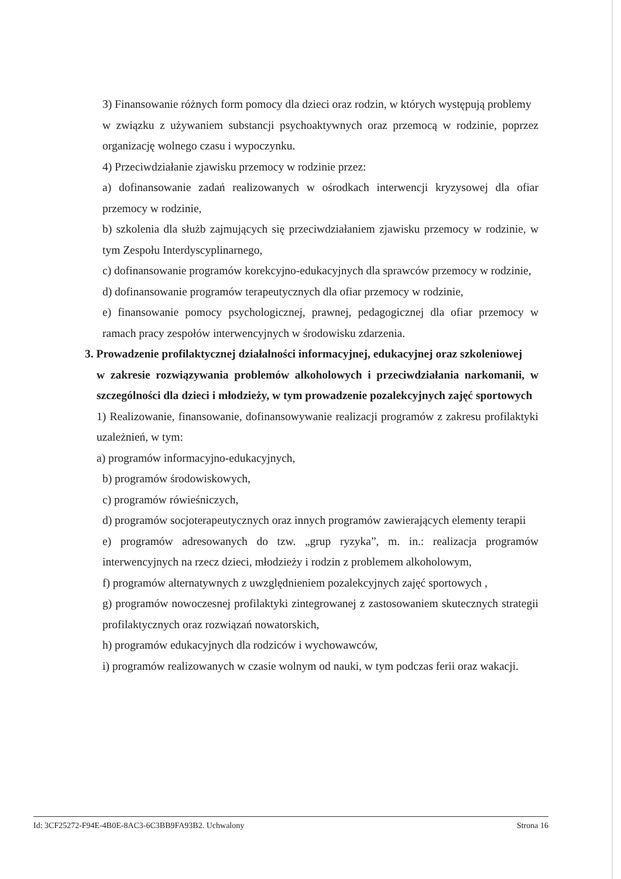3) Finansowanie różnych form pomocy dla dzieci oraz rodzin, w których występują problemy
w związku z używaniem substancji psychoaktywnych oraz przemocą w rodzinie, poprzez organizację wolnego czasu i wypoczynku.
4) Przeciwdziałanie zjawisku przemocy w rodzinie przez:
a) dofinansowanie zadań realizowanych w ośrodkach interwencji kryzysowej dla ofiar przemocy w rodzinie,
b) szkolenia dla służb zajmujących się przeciwdziałaniem zjawisku przemocy w rodzinie, w tym Zespołu Interdyscyplinarnego,
c) dofinansowanie programów korekcyjno-edukacyjnych dla sprawców przemocy w rodzinie,
d) dofinansowanie programów terapeutycznych dla ofiar przemocy w rodzinie,
e) finansowanie pomocy psychologicznej, prawnej, pedagogicznej dla ofiar przemocy w ramach pracy zespołów interwencyjnych w środowisku zdarzenia.
3. Prowadzenie profilaktycznej działalności informacyjnej, edukacyjnej oraz szkoleniowej
w zakresie rozwiązywania problemów alkoholowych i przeciwdziałania narkomanii, w szczególności dla dzieci i młodzieży, w tym prowadzenie pozalekcyjnych zajęć sportowych
1) Realizowanie, finansowanie, dofinansowywanie realizacji programów z zakresu profilaktyki uzależnień, w tym:
a) programów informacyjno-edukacyjnych,
b) programów środowiskowych,
c) programów rówieśniczych,
d) programów socjoterapeutycznych oraz innych programów zawierających elementy terapii
e) programów adresowanych do tzw. „grup ryzyka”, m. in.: realizacja programów interwencyjnych na rzecz dzieci, młodzieży i rodzin z problemem alkoholowym,
f) programów alternatywnych z uwzględnieniem pozalekcyjnych zajęć sportowych ,
g) programów nowoczesnej profilaktyki zintegrowanej z zastosowaniem skutecznych strategii profilaktycznych oraz rozwiązań nowatorskich,
h) programów edukacyjnych dla rodziców i wychowawców,
i) programów realizowanych w czasie wolnym od nauki, w tym podczas ferii oraz wakacji.
Id: 3CF25272-F94E-4B0E-8AC3-6C3BB9FA93B2. Uchwalony Strona 16